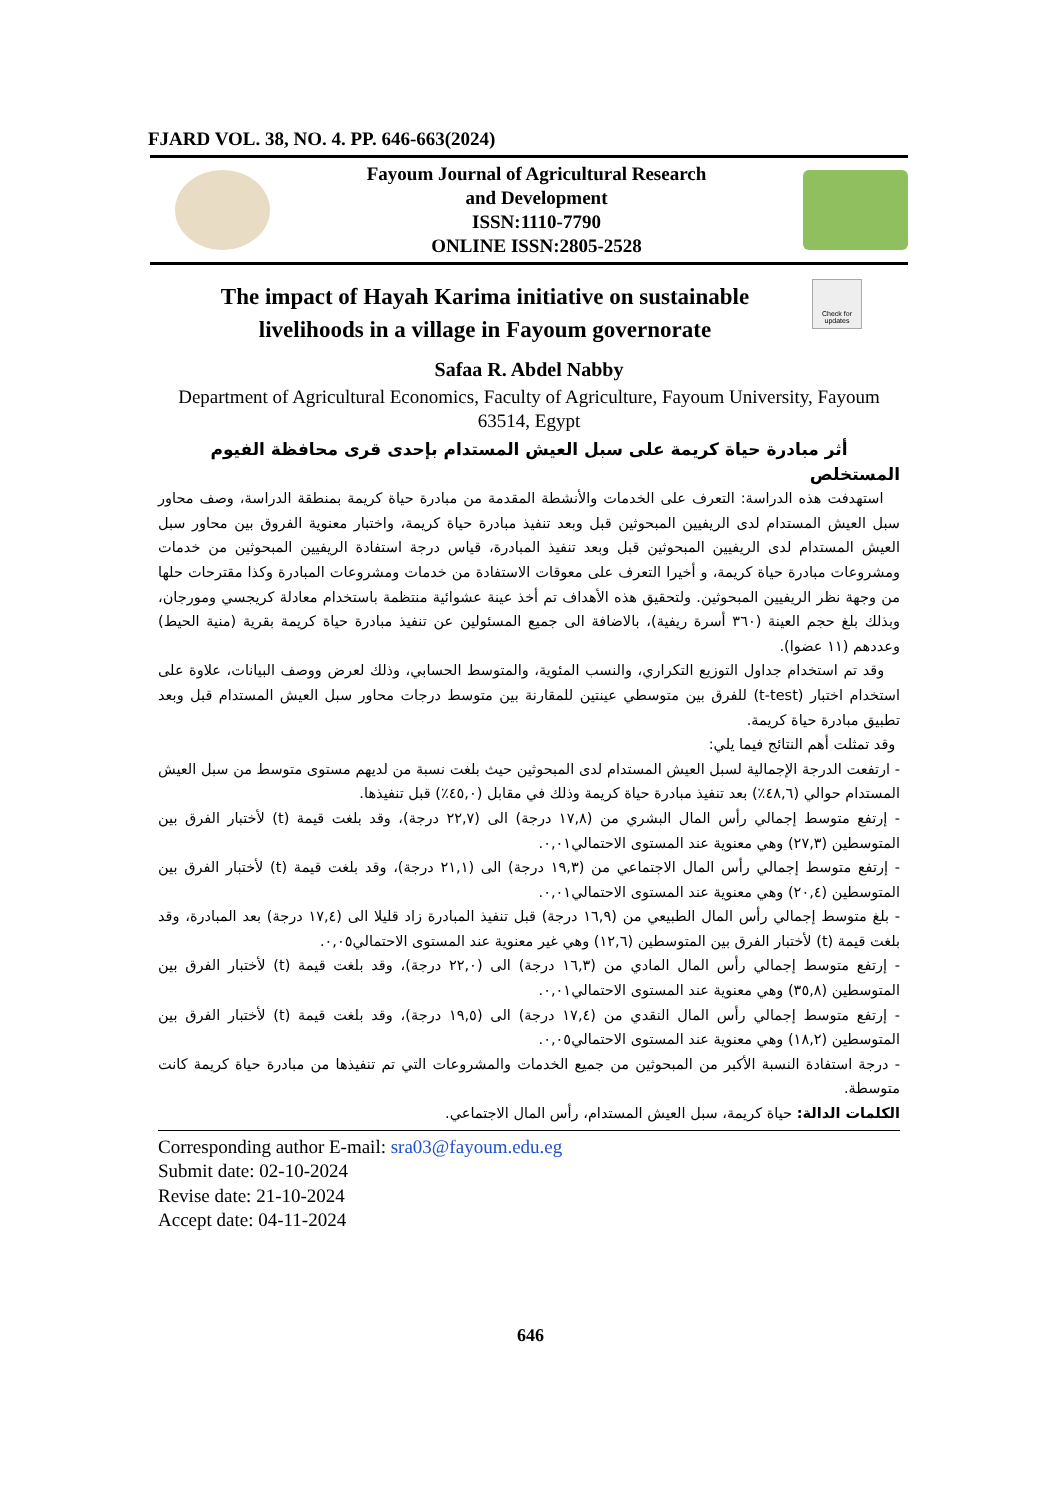FJARD VOL. 38, NO. 4. PP. 646-663(2024)
Fayoum Journal of Agricultural Research
and Development
ISSN:1110-7790
ONLINE ISSN:2805-2528
The impact of Hayah Karima initiative on sustainable livelihoods in a village in Fayoum governorate
Check for updates
Safaa R. Abdel Nabby
Department of Agricultural Economics, Faculty of Agriculture, Fayoum University, Fayoum 63514, Egypt
أثر مبادرة حياة كريمة على سبل العيش المستدام بإحدى قرى محافظة الفيوم
المستخلص
استهدفت هذه الدراسة: التعرف على الخدمات والأنشطة المقدمة من مبادرة حياة كريمة بمنطقة الدراسة، وصف محاور سبل العيش المستدام لدى الريفيين المبحوثين قبل وبعد تنفيذ مبادرة حياة كريمة، واختبار معنوية الفروق بين محاور سبل العيش المستدام لدى الريفيين المبحوثين قبل وبعد تنفيذ المبادرة، قياس درجة استفادة الريفيين المبحوثين من خدمات ومشروعات مبادرة حياة كريمة، و أخيرا التعرف على معوقات الاستفادة من خدمات ومشروعات المبادرة وكذا مقترحات حلها من وجهة نظر الريفيين المبحوثين. ولتحقيق هذه الأهداف تم أخذ عينة عشوائية منتظمة باستخدام معادلة كريجسي ومورجان، وبذلك بلغ حجم العينة (٣٦٠ أسرة ريفية)، بالاضافة الى جميع المسئولين عن تنفيذ مبادرة حياة كريمة بقرية (منية الحيط) وعددهم (١١ عضوا).
وقد تم استخدام جداول التوزيع التكراري، والنسب المئوية، والمتوسط الحسابي، وذلك لعرض ووصف البيانات، علاوة على استخدام اختبار (t-test) للفرق بين متوسطي عينتين للمقارنة بين متوسط درجات محاور سبل العيش المستدام قبل وبعد تطبيق مبادرة حياة كريمة.
وقد تمثلت أهم النتائج فيما يلي:
- ارتفعت الدرجة الإجمالية لسبل العيش المستدام لدى المبحوثين حيث بلغت نسبة من لديهم مستوى متوسط من سبل العيش المستدام حوالي (٤٨,٦٪) بعد تنفيذ مبادرة حياة كريمة وذلك في مقابل (٤٥,٠٪) قبل تنفيذها.
- إرتفع متوسط إجمالي رأس المال البشري من (١٧,٨ درجة) الى (٢٢,٧ درجة)، وقد بلغت قيمة (t) لأختبار الفرق بين المتوسطين (٢٧,٣) وهي معنوية عند المستوى الاحتمالي٠,٠١.
- إرتفع متوسط إجمالي رأس المال الاجتماعي من (١٩,٣ درجة) الى (٢١,١ درجة)، وقد بلغت قيمة (t) لأختبار الفرق بين المتوسطين (٢٠,٤) وهي معنوية عند المستوى الاحتمالي٠,٠١.
- بلغ متوسط إجمالي رأس المال الطبيعي من (١٦,٩ درجة) قبل تنفيذ المبادرة زاد قليلا الى (١٧,٤ درجة) بعد المبادرة، وقد بلغت قيمة (t) لأختبار الفرق بين المتوسطين (١٢,٦) وهي غير معنوية عند المستوى الاحتمالي٠,٠٥.
- إرتفع متوسط إجمالي رأس المال المادي من (١٦,٣ درجة) الى (٢٢,٠ درجة)، وقد بلغت قيمة (t) لأختبار الفرق بين المتوسطين (٣٥,٨) وهي معنوية عند المستوى الاحتمالي٠,٠١.
- إرتفع متوسط إجمالي رأس المال النقدي من (١٧,٤ درجة) الى (١٩,٥ درجة)، وقد بلغت قيمة (t) لأختبار الفرق بين المتوسطين (١٨,٢) وهي معنوية عند المستوى الاحتمالي٠,٠٥.
- درجة استفادة النسبة الأكبر من المبحوثين من جميع الخدمات والمشروعات التي تم تنفيذها من مبادرة حياة كريمة كانت متوسطة.
الكلمات الدالة: حياة كريمة، سبل العيش المستدام، رأس المال الاجتماعي.
Corresponding author E-mail: sra03@fayoum.edu.eg
Submit date: 02-10-2024
Revise date: 21-10-2024
Accept date: 04-11-2024
646